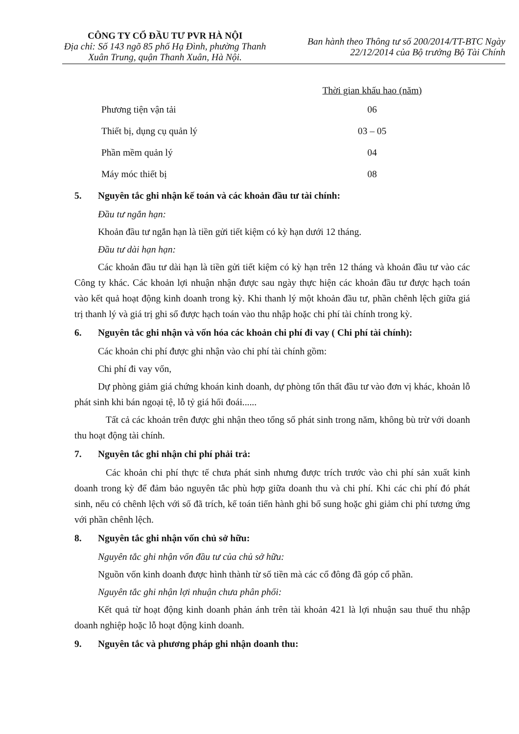CÔNG TY CỔ ĐẦU TƯ PVR HÀ NỘI
Địa chỉ: Số 143 ngõ 85 phố Hạ Đình, phường Thanh Xuân Trung, quận Thanh Xuân, Hà Nội.
Ban hành theo Thông tư số 200/2014/TT-BTC Ngày
22/12/2014 của Bộ trưởng Bộ Tài Chính
| | Thời gian khấu hao (năm) |
| --- | --- |
| Phương tiện vận tải | 06 |
| Thiết bị, dụng cụ quản lý | 03 – 05 |
| Phần mềm quản lý | 04 |
| Máy móc thiết bị | 08 |
5. Nguyên tắc ghi nhận kế toán và các khoản đầu tư tài chính:
Đầu tư ngắn hạn:
Khoản đầu tư ngắn hạn là tiền gửi tiết kiệm có kỳ hạn dưới 12 tháng.
Đầu tư dài hạn hạn:
Các khoản đầu tư dài hạn là tiền gửi tiết kiệm có kỳ hạn trên 12 tháng và khoản đầu tư vào các Công ty khác. Các khoản lợi nhuận nhận được sau ngày thực hiện các khoản đầu tư được hạch toán vào kết quả hoạt động kinh doanh trong kỳ. Khi thanh lý một khoản đầu tư, phần chênh lệch giữa giá trị thanh lý và giá trị ghi sổ được hạch toán vào thu nhập hoặc chi phí tài chính trong kỳ.
6. Nguyên tắc ghi nhận và vốn hóa các khoản chi phí đi vay ( Chi phí tài chính):
Các khoản chi phí được ghi nhận vào chi phí tài chính gồm:
Chi phí đi vay vốn,
Dự phòng giảm giá chứng khoán kinh doanh, dự phòng tổn thất đầu tư vào đơn vị khác, khoản lỗ phát sinh khi bán ngoại tệ, lỗ tỷ giá hối đoái......
Tất cả các khoản trên được ghi nhận theo tổng số phát sinh trong năm, không bù trừ với doanh thu hoạt động tài chính.
7. Nguyên tắc ghi nhận chi phí phải trả:
Các khoản chi phí thực tế chưa phát sinh nhưng được trích trước vào chi phí sản xuất kinh doanh trong kỳ để đảm bảo nguyên tắc phù hợp giữa doanh thu và chi phí. Khi các chi phí đó phát sinh, nếu có chênh lệch với số đã trích, kế toán tiến hành ghi bổ sung hoặc ghi giảm chi phí tương ứng với phần chênh lệch.
8. Nguyên tắc ghi nhận vốn chủ sở hữu:
Nguyên tắc ghi nhận vốn đầu tư của chủ sở hữu:
Nguồn vốn kinh doanh được hình thành từ số tiền mà các cổ đông đã góp cổ phần.
Nguyên tắc ghi nhận lợi nhuận chưa phân phối:
Kết quả từ hoạt động kinh doanh phản ánh trên tài khoản 421 là lợi nhuận sau thuế thu nhập doanh nghiệp hoặc lỗ hoạt động kinh doanh.
9. Nguyên tắc và phương pháp ghi nhận doanh thu: